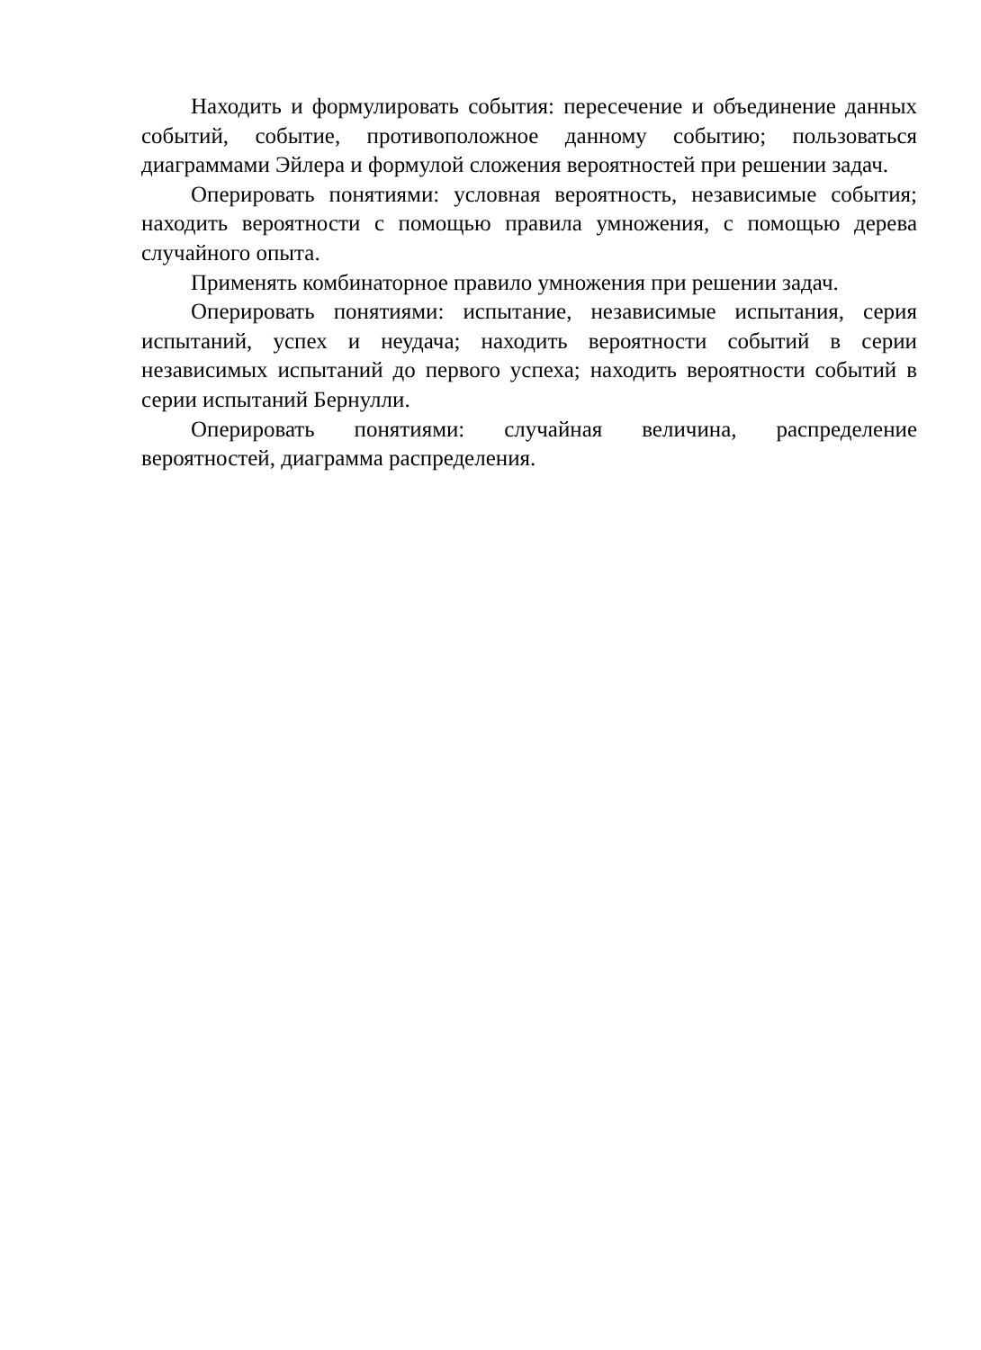Находить и формулировать события: пересечение и объединение данных событий, событие, противоположное данному событию; пользоваться диаграммами Эйлера и формулой сложения вероятностей при решении задач.
Оперировать понятиями: условная вероятность, независимые события; находить вероятности с помощью правила умножения, с помощью дерева случайного опыта.
Применять комбинаторное правило умножения при решении задач.
Оперировать понятиями: испытание, независимые испытания, серия испытаний, успех и неудача; находить вероятности событий в серии независимых испытаний до первого успеха; находить вероятности событий в серии испытаний Бернулли.
Оперировать понятиями: случайная величина, распределение вероятностей, диаграмма распределения.